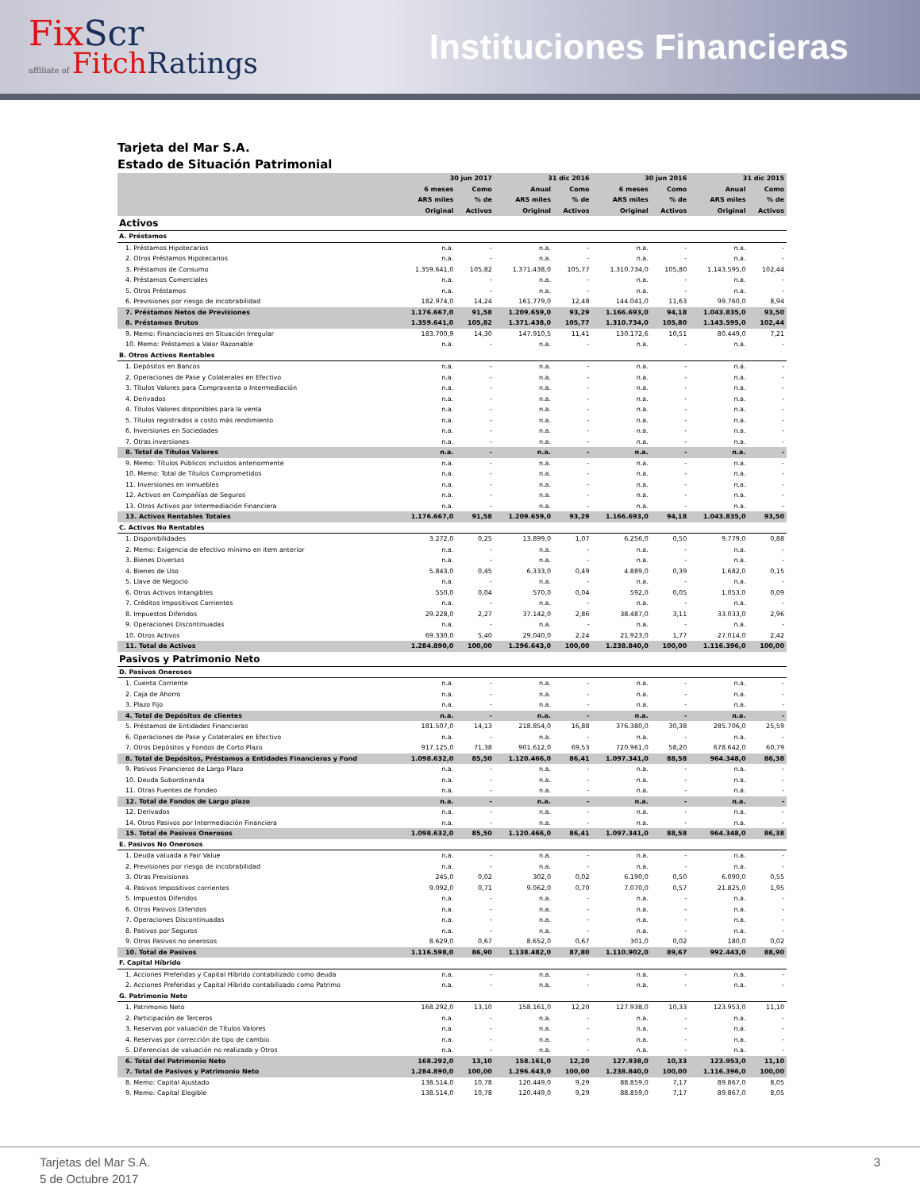FixScr
affiliate of Fitch Ratings
Instituciones Financieras
Tarjeta del Mar S.A.
Estado de Situación Patrimonial
| | 30 jun 2017 | | 31 dic 2016 | | 30 jun 2016 | | 31 dic 2015 | |
| --- | --- | --- | --- | --- | --- | --- | --- | --- |
| | 6 meses | Como | Anual | Como | 6 meses | Como | Anual | Como |
| | ARS miles | % de | ARS miles | % de | ARS miles | % de | ARS miles | % de |
| | Original | Activos | Original | Activos | Original | Activos | Original | Activos |
| Activos | | | | | | | | |
| A. Préstamos | | | | | | | | |
| 1. Préstamos Hipotecarios | n.a. | - | n.a. | - | n.a. | - | n.a. | - |
| 2. Otros Préstamos Hipotecarios | n.a. | - | n.a. | - | n.a. | - | n.a. | - |
| 3. Préstamos de Consumo | 1.359.641,0 | 105,82 | 1.371.438,0 | 105,77 | 1.310.734,0 | 105,80 | 1.143.595,0 | 102,44 |
| 4. Préstamos Comerciales | n.a. | - | n.a. | - | n.a. | - | n.a. | - |
| 5. Otros Préstamos | n.a. | - | n.a. | - | n.a. | - | n.a. | - |
| 6. Previsiones por riesgo de incobrabilidad | 182.974,0 | 14,24 | 161.779,0 | 12,48 | 144.041,0 | 11,63 | 99.760,0 | 8,94 |
| 7. Préstamos Netos de Previsiones | 1.176.667,0 | 91,58 | 1.209.659,0 | 93,29 | 1.166.693,0 | 94,18 | 1.043.835,0 | 93,50 |
| 8. Préstamos Brutos | 1.359.641,0 | 105,82 | 1.371.438,0 | 105,77 | 1.310.734,0 | 105,80 | 1.143.595,0 | 102,44 |
| 9. Memo: Financiaciones en Situación Irregular | 183.700,9 | 14,30 | 147.910,5 | 11,41 | 130.172,6 | 10,51 | 80.449,0 | 7,21 |
| 10. Memo: Préstamos a Valor Razonable | n.a. | - | n.a. | - | n.a. | - | n.a. | - |
| B. Otros Activos Rentables | | | | | | | | |
| 1. Depósitos en Bancos | n.a. | - | n.a. | - | n.a. | - | n.a. | - |
| 2. Operaciones de Pase y Colaterales en Efectivo | n.a. | - | n.a. | - | n.a. | - | n.a. | - |
| 3. Títulos Valores para Compraventa o Intermediación | n.a. | - | n.a. | - | n.a. | - | n.a. | - |
| 4. Derivados | n.a. | - | n.a. | - | n.a. | - | n.a. | - |
| 4. Títulos Valores disponibles para la venta | n.a. | - | n.a. | - | n.a. | - | n.a. | - |
| 5. Títulos registrados a costo más rendimiento | n.a. | - | n.a. | - | n.a. | - | n.a. | - |
| 6. Inversiones en Sociedades | n.a. | - | n.a. | - | n.a. | - | n.a. | - |
| 7. Otras inversiones | n.a. | - | n.a. | - | n.a. | - | n.a. | - |
| 8. Total de Títulos Valores | n.a. | - | n.a. | - | n.a. | - | n.a. | - |
| 9. Memo: Títulos Públicos incluidos anteriormente | n.a. | - | n.a. | - | n.a. | - | n.a. | - |
| 10. Memo: Total de Títulos Comprometidos | n.a. | - | n.a. | - | n.a. | - | n.a. | - |
| 11. Inversiones en inmuebles | n.a. | - | n.a. | - | n.a. | - | n.a. | - |
| 12. Activos en Compañías de Seguros | n.a. | - | n.a. | - | n.a. | - | n.a. | - |
| 13. Otros Activos por Intermediación Financiera | n.a. | - | n.a. | - | n.a. | - | n.a. | - |
| 13. Activos Rentables Totales | 1.176.667,0 | 91,58 | 1.209.659,0 | 93,29 | 1.166.693,0 | 94,18 | 1.043.835,0 | 93,50 |
| C. Activos No Rentables | | | | | | | | |
| 1. Disponibilidades | 3.272,0 | 0,25 | 13.899,0 | 1,07 | 6.256,0 | 0,50 | 9.779,0 | 0,88 |
| 2. Memo: Exigencia de efectivo mínimo en item anterior | n.a. | - | n.a. | - | n.a. | - | n.a. | - |
| 3. Bienes Diversos | n.a. | - | n.a. | - | n.a. | - | n.a. | - |
| 4. Bienes de Uso | 5.843,0 | 0,45 | 6.333,0 | 0,49 | 4.889,0 | 0,39 | 1.682,0 | 0,15 |
| 5. Llave de Negocio | n.a. | - | n.a. | - | n.a. | - | n.a. | - |
| 6. Otros Activos Intangibles | 550,0 | 0,04 | 570,0 | 0,04 | 592,0 | 0,05 | 1.053,0 | 0,09 |
| 7. Créditos Impositivos Corrientes | n.a. | - | n.a. | - | n.a. | - | n.a. | - |
| 8. Impuestos Diferidos | 29.228,0 | 2,27 | 37.142,0 | 2,86 | 38.487,0 | 3,11 | 33.033,0 | 2,96 |
| 9. Operaciones Discontinuadas | n.a. | - | n.a. | - | n.a. | - | n.a. | - |
| 10. Otros Activos | 69.330,0 | 5,40 | 29.040,0 | 2,24 | 21.923,0 | 1,77 | 27.014,0 | 2,42 |
| 11. Total de Activos | 1.284.890,0 | 100,00 | 1.296.643,0 | 100,00 | 1.238.840,0 | 100,00 | 1.116.396,0 | 100,00 |
| Pasivos y Patrimonio Neto | | | | | | | | |
| D. Pasivos Onerosos | | | | | | | | |
| 1. Cuenta Corriente | n.a. | - | n.a. | - | n.a. | - | n.a. | - |
| 2. Caja de Ahorro | n.a. | - | n.a. | - | n.a. | - | n.a. | - |
| 3. Plazo Fijo | n.a. | - | n.a. | - | n.a. | - | n.a. | - |
| 4. Total de Depósitos de clientes | n.a. | - | n.a. | - | n.a. | - | n.a. | - |
| 5. Préstamos de Entidades Financieras | 181.507,0 | 14,13 | 218.854,0 | 16,88 | 376.380,0 | 30,38 | 285.706,0 | 25,59 |
| 6. Operaciones de Pase y Colaterales en Efectivo | n.a. | - | n.a. | - | n.a. | - | n.a. | - |
| 7. Otros Depósitos y Fondos de Corto Plazo | 917.125,0 | 71,38 | 901.612,0 | 69,53 | 720.961,0 | 58,20 | 678.642,0 | 60,79 |
| 8. Total de Depósitos, Préstamos a Entidades Financieras y Fond | 1.098.632,0 | 85,50 | 1.120.466,0 | 86,41 | 1.097.341,0 | 88,58 | 964.348,0 | 86,38 |
| 9. Pasivos Financieros de Largo Plazo | n.a. | - | n.a. | - | n.a. | - | n.a. | - |
| 10. Deuda Subordinanda | n.a. | - | n.a. | - | n.a. | - | n.a. | - |
| 11. Otras Fuentes de Fondeo | n.a. | - | n.a. | - | n.a. | - | n.a. | - |
| 12. Total de Fondos de Largo plazo | n.a. | - | n.a. | - | n.a. | - | n.a. | - |
| 12. Derivados | n.a. | - | n.a. | - | n.a. | - | n.a. | - |
| 14. Otros Pasivos por Intermediación Financiera | n.a. | - | n.a. | - | n.a. | - | n.a. | - |
| 15. Total de Pasivos Onerosos | 1.098.632,0 | 85,50 | 1.120.466,0 | 86,41 | 1.097.341,0 | 88,58 | 964.348,0 | 86,38 |
| E. Pasivos No Onerosos | | | | | | | | |
| 1. Deuda valuada a Fair Value | n.a. | - | n.a. | - | n.a. | - | n.a. | - |
| 2. Previsiones por riesgo de incobrabilidad | n.a. | - | n.a. | - | n.a. | - | n.a. | - |
| 3. Otras Previsiones | 245,0 | 0,02 | 302,0 | 0,02 | 6.190,0 | 0,50 | 6.090,0 | 0,55 |
| 4. Pasivos Impositivos corrientes | 9.092,0 | 0,71 | 9.062,0 | 0,70 | 7.070,0 | 0,57 | 21.825,0 | 1,95 |
| 5. Impuestos Diferidos | n.a. | - | n.a. | - | n.a. | - | n.a. | - |
| 6. Otros Pasivos Diferidos | n.a. | - | n.a. | - | n.a. | - | n.a. | - |
| 7. Operaciones Discontinuadas | n.a. | - | n.a. | - | n.a. | - | n.a. | - |
| 8. Pasivos por Seguros | n.a. | - | n.a. | - | n.a. | - | n.a. | - |
| 9. Otros Pasivos no onerosos | 8.629,0 | 0,67 | 8.652,0 | 0,67 | 301,0 | 0,02 | 180,0 | 0,02 |
| 10. Total de Pasivos | 1.116.598,0 | 86,90 | 1.138.482,0 | 87,80 | 1.110.902,0 | 89,67 | 992.443,0 | 88,90 |
| F. Capital Híbrido | | | | | | | | |
| 1. Acciones Preferidas y Capital Híbrido contabilizado como deuda | n.a. | - | n.a. | - | n.a. | - | n.a. | - |
| 2. Acciones Preferidas y Capital Híbrido contabilizado como Patrimo | n.a. | - | n.a. | - | n.a. | - | n.a. | - |
| G. Patrimonio Neto | | | | | | | | |
| 1. Patrimonio Neto | 168.292,0 | 13,10 | 158.161,0 | 12,20 | 127.938,0 | 10,33 | 123.953,0 | 11,10 |
| 2. Participación de Terceros | n.a. | - | n.a. | - | n.a. | - | n.a. | - |
| 3. Reservas por valuación de Títulos Valores | n.a. | - | n.a. | - | n.a. | - | n.a. | - |
| 4. Reservas por corrección de tipo de cambio | n.a. | - | n.a. | - | n.a. | - | n.a. | - |
| 5. Diferencias de valuación no realizada y Otros | n.a. | - | n.a. | - | n.a. | - | n.a. | - |
| 6. Total del Patrimonio Neto | 168.292,0 | 13,10 | 158.161,0 | 12,20 | 127.938,0 | 10,33 | 123.953,0 | 11,10 |
| 7. Total de Pasivos y Patrimonio Neto | 1.284.890,0 | 100,00 | 1.296.643,0 | 100,00 | 1.238.840,0 | 100,00 | 1.116.396,0 | 100,00 |
| 8. Memo: Capital Ajustado | 138.514,0 | 10,78 | 120.449,0 | 9,29 | 88.859,0 | 7,17 | 89.867,0 | 8,05 |
| 9. Memo: Capital Elegible | 138.514,0 | 10,78 | 120.449,0 | 9,29 | 88.859,0 | 7,17 | 89.867,0 | 8,05 |
Tarjetas del Mar S.A.
5 de Octubre 2017
3